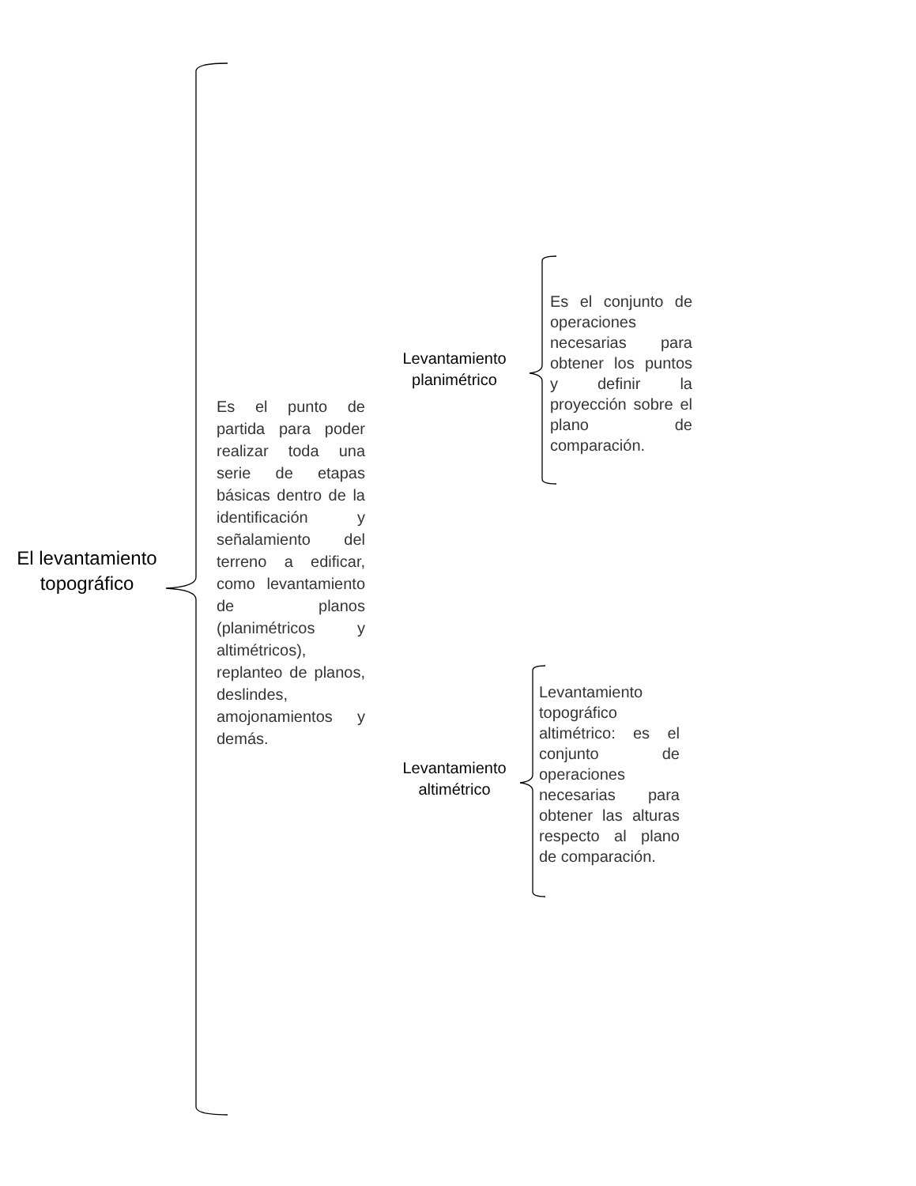El levantamiento topográfico
Es el punto de partida para poder realizar toda una serie de etapas básicas dentro de la identificación y señalamiento del terreno a edificar, como levantamiento de planos (planimétricos y altimétricos), replanteo de planos, deslindes, amojonamientos y demás.
Levantamiento planimétrico
Es el conjunto de operaciones necesarias para obtener los puntos y definir la proyección sobre el plano de comparación.
Levantamiento altimétrico
Levantamiento topográfico altimétrico: es el conjunto de operaciones necesarias para obtener las alturas respecto al plano de comparación.